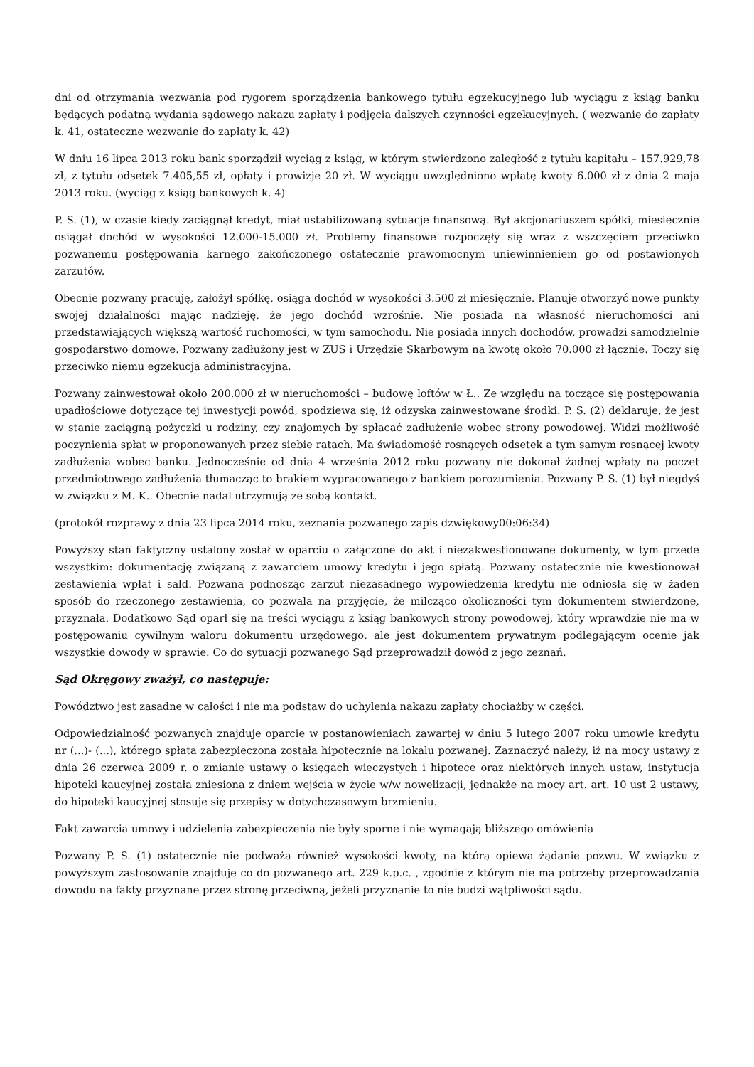dni od otrzymania wezwania pod rygorem sporządzenia bankowego tytułu egzekucyjnego lub wyciągu z ksiąg banku będących podatną wydania sądowego nakazu zapłaty i podjęcia dalszych czynności egzekucyjnych. ( wezwanie do zapłaty k. 41, ostateczne wezwanie do zapłaty k. 42)
W dniu 16 lipca 2013 roku bank sporządził wyciąg z ksiąg, w którym stwierdzono zaległość z tytułu kapitału – 157.929,78 zł, z tytułu odsetek 7.405,55 zł, opłaty i prowizje 20 zł. W wyciągu uwzględniono wpłatę kwoty 6.000 zł z dnia 2 maja 2013 roku. (wyciąg z ksiąg bankowych k. 4)
P. S. (1), w czasie kiedy zaciągnął kredyt, miał ustabilizowaną sytuacje finansową. Był akcjonariuszem spółki, miesięcznie osiągał dochód w wysokości 12.000-15.000 zł. Problemy finansowe rozpoczęły się wraz z wszczęciem przeciwko pozwanemu postępowania karnego zakończonego ostatecznie prawomocnym uniewinnieniem go od postawionych zarzutów.
Obecnie pozwany pracuję, założył spółkę, osiąga dochód w wysokości 3.500 zł miesięcznie. Planuje otworzyć nowe punkty swojej działalności mając nadzieję, że jego dochód wzrośnie. Nie posiada na własność nieruchomości ani przedstawiających większą wartość ruchomości, w tym samochodu. Nie posiada innych dochodów, prowadzi samodzielnie gospodarstwo domowe. Pozwany zadłużony jest w ZUS i Urzędzie Skarbowym na kwotę około 70.000 zł łącznie. Toczy się przeciwko niemu egzekucja administracyjna.
Pozwany zainwestował około 200.000 zł w nieruchomości – budowę loftów w Ł.. Ze względu na toczące się postępowania upadłościowe dotyczące tej inwestycji powód, spodziewa się, iż odzyska zainwestowane środki. P. S. (2) deklaruje, że jest w stanie zaciągną pożyczki u rodziny, czy znajomych by spłacać zadłużenie wobec strony powodowej. Widzi możliwość poczynienia spłat w proponowanych przez siebie ratach. Ma świadomość rosnących odsetek a tym samym rosnącej kwoty zadłużenia wobec banku. Jednocześnie od dnia 4 września 2012 roku pozwany nie dokonał żadnej wpłaty na poczet przedmiotowego zadłużenia tłumacząc to brakiem wypracowanego z bankiem porozumienia. Pozwany P. S. (1) był niegdyś w związku z M. K.. Obecnie nadal utrzymują ze sobą kontakt.
(protokół rozprawy z dnia 23 lipca 2014 roku, zeznania pozwanego zapis dzwiękowy00:06:34)
Powyższy stan faktyczny ustalony został w oparciu o załączone do akt i niezakwestionowane dokumenty, w tym przede wszystkim: dokumentację związaną z zawarciem umowy kredytu i jego spłatą. Pozwany ostatecznie nie kwestionował zestawienia wpłat i sald. Pozwana podnosząc zarzut niezasadnego wypowiedzenia kredytu nie odniosła się w żaden sposób do rzeczonego zestawienia, co pozwala na przyjęcie, że milcząco okoliczności tym dokumentem stwierdzone, przyznała. Dodatkowo Sąd oparł się na treści wyciągu z ksiąg bankowych strony powodowej, który wprawdzie nie ma w postępowaniu cywilnym waloru dokumentu urzędowego, ale jest dokumentem prywatnym podlegającym ocenie jak wszystkie dowody w sprawie. Co do sytuacji pozwanego Sąd przeprowadził dowód z jego zeznań.
Sąd Okręgowy zważył, co następuje:
Powództwo jest zasadne w całości i nie ma podstaw do uchylenia nakazu zapłaty chociażby w części.
Odpowiedzialność pozwanych znajduje oparcie w postanowieniach zawartej w dniu 5 lutego 2007 roku umowie kredytu nr (...)- (...), którego spłata zabezpieczona została hipotecznie na lokalu pozwanej. Zaznaczyć należy, iż na mocy ustawy z dnia 26 czerwca 2009 r. o zmianie ustawy o księgach wieczystych i hipotece oraz niektórych innych ustaw, instytucja hipoteki kaucyjnej została zniesiona z dniem wejścia w życie w/w nowelizacji, jednakże na mocy art. art. 10 ust 2 ustawy, do hipoteki kaucyjnej stosuje się przepisy w dotychczasowym brzmieniu.
Fakt zawarcia umowy i udzielenia zabezpieczenia nie były sporne i nie wymagają bliższego omówienia
Pozwany P. S. (1) ostatecznie nie podważa również wysokości kwoty, na którą opiewa żądanie pozwu. W związku z powyższym zastosowanie znajduje co do pozwanego art. 229 k.p.c. , zgodnie z którym nie ma potrzeby przeprowadzania dowodu na fakty przyznane przez stronę przeciwną, jeżeli przyznanie to nie budzi wątpliwości sądu.